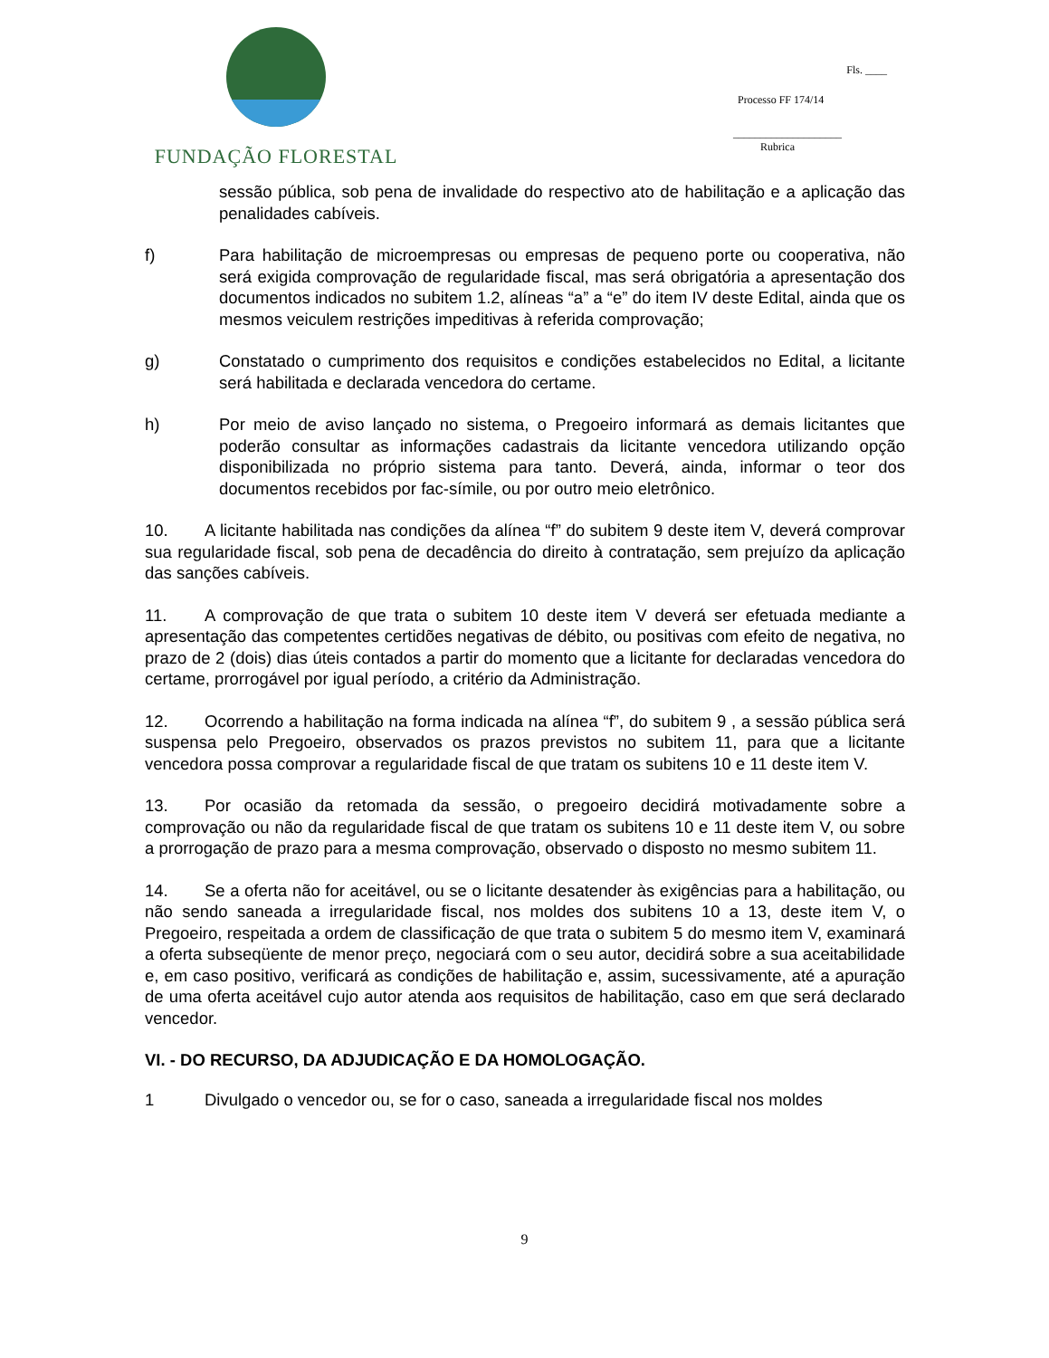FUNDAÇÃO FLORESTAL
Fls. ____
Processo FF 174/14
____________________
Rubrica
sessão pública, sob pena de invalidade do respectivo ato de habilitação e a aplicação das penalidades cabíveis.
f) Para habilitação de microempresas ou empresas de pequeno porte ou cooperativa, não será exigida comprovação de regularidade fiscal, mas será obrigatória a apresentação dos documentos indicados no subitem 1.2, alíneas “a” a “e” do item IV deste Edital, ainda que os mesmos veiculem restrições impeditivas à referida comprovação;
g) Constatado o cumprimento dos requisitos e condições estabelecidos no Edital, a licitante será habilitada e declarada vencedora do certame.
h) Por meio de aviso lançado no sistema, o Pregoeiro informará as demais licitantes que poderão consultar as informações cadastrais da licitante vencedora utilizando opção disponibilizada no próprio sistema para tanto. Deverá, ainda, informar o teor dos documentos recebidos por fac-símile, ou por outro meio eletrônico.
10. A licitante habilitada nas condições da alínea “f” do subitem 9 deste item V, deverá comprovar sua regularidade fiscal, sob pena de decadência do direito à contratação, sem prejuízo da aplicação das sanções cabíveis.
11. A comprovação de que trata o subitem 10 deste item V deverá ser efetuada mediante a apresentação das competentes certidões negativas de débito, ou positivas com efeito de negativa, no prazo de 2 (dois) dias úteis contados a partir do momento que a licitante for declaradas vencedora do certame, prorrogável por igual período, a critério da Administração.
12. Ocorrendo a habilitação na forma indicada na alínea “f”, do subitem 9 , a sessão pública será suspensa pelo Pregoeiro, observados os prazos previstos no subitem 11, para que a licitante vencedora possa comprovar a regularidade fiscal de que tratam os subitens 10 e 11 deste item V.
13. Por ocasião da retomada da sessão, o pregoeiro decidirá motivadamente sobre a comprovação ou não da regularidade fiscal de que tratam os subitens 10 e 11 deste item V, ou sobre a prorrogação de prazo para a mesma comprovação, observado o disposto no mesmo subitem 11.
14. Se a oferta não for aceitável, ou se o licitante desatender às exigências para a habilitação, ou não sendo saneada a irregularidade fiscal, nos moldes dos subitens 10 a 13, deste item V, o Pregoeiro, respeitada a ordem de classificação de que trata o subitem 5 do mesmo item V, examinará a oferta subseqüente de menor preço, negociará com o seu autor, decidirá sobre a sua aceitabilidade e, em caso positivo, verificará as condições de habilitação e, assim, sucessivamente, até a apuração de uma oferta aceitável cujo autor atenda aos requisitos de habilitação, caso em que será declarado vencedor.
VI. - DO RECURSO, DA ADJUDICAÇÃO E DA HOMOLOGAÇÃO.
1 Divulgado o vencedor ou, se for o caso, saneada a irregularidade fiscal nos moldes
9